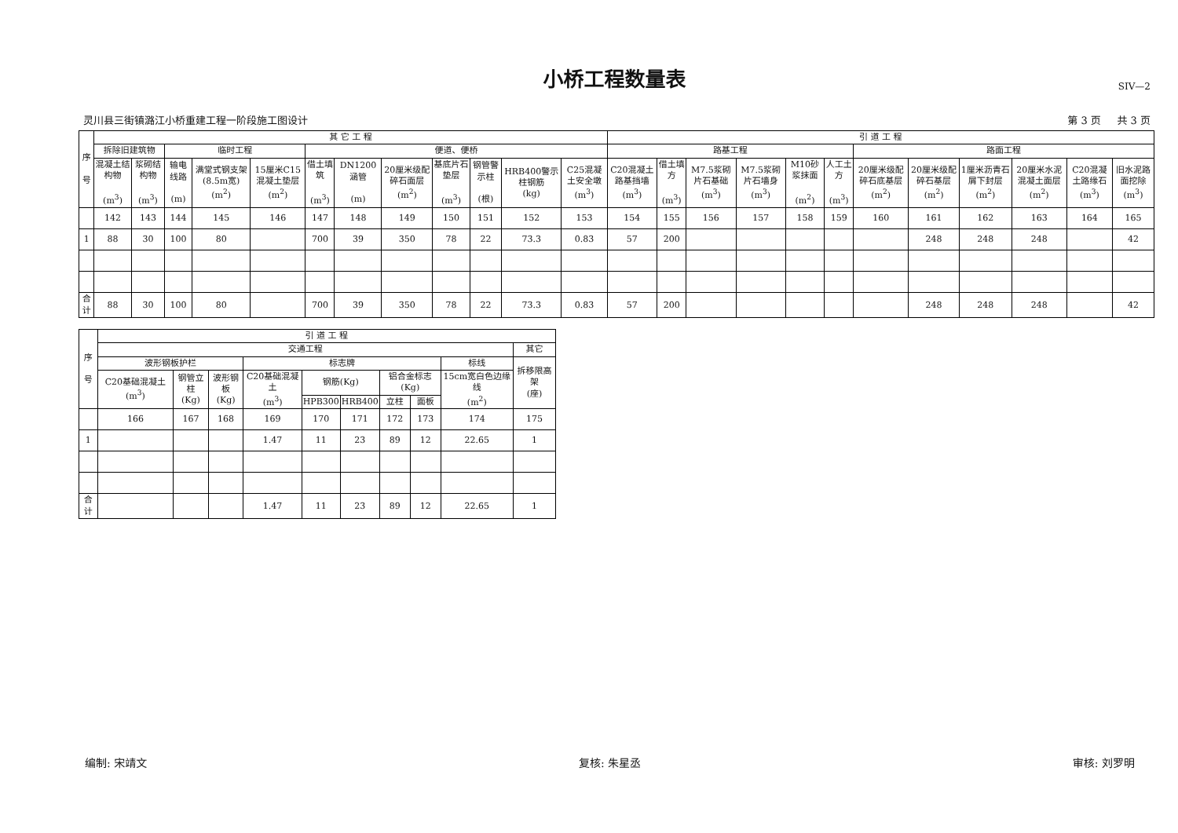小桥工程数量表
SIV—2
灵川县三街镇潞江小桥重建工程一阶段施工图设计 第 3 页 共 3 页
| 序 号 | 其 它 工 程 | | | | | | | | | | | | 引 道 工 程 | | | | | | | | | | | |
| --- | --- | --- | --- | --- | --- | --- | --- | --- | --- | --- | --- | --- | --- | --- | --- | --- | --- | --- | --- | --- | --- | --- | --- | --- |
| | 拆除旧建筑物 | | 临时工程 | | | 便道、便桥 | | | | | | | 路基工程 | | | | | | 路面工程 | | | | | |
| | 混凝土结构物 (m<sup>3</sup>) | 浆砌结构物 (m<sup>3</sup>) | 输电线路 (m) | 满堂式钢支架(8.5m宽) (m<sup>2</sup>) | 15厘米C15混凝土垫层 (m<sup>2</sup>) | 借土填筑 (m<sup>3</sup>) | DN1200涵管 (m) | 20厘米级配碎石面层 (m<sup>2</sup>) | 基底片石垫层 (m<sup>3</sup>) | 钢管警示柱 (根) | HRB400警示柱钢筋 (kg) | C25混凝土安全墩 (m<sup>3</sup>) | C20混凝土路基挡墙 (m<sup>3</sup>) | 借土填方 (m<sup>3</sup>) | M7.5浆砌片石基础 (m<sup>3</sup>) | M7.5浆砌片石墙身 (m<sup>3</sup>) | M10砂浆抹面 (m<sup>2</sup>) | 人工土方 (m<sup>3</sup>) | 20厘米级配碎石底基层 (m<sup>2</sup>) | 20厘米级配碎石基层 (m<sup>2</sup>) | 1厘米沥青石屑下封层 (m<sup>2</sup>) | 20厘米水泥混凝土面层 (m<sup>2</sup>) | C20混凝土路缘石 (m<sup>3</sup>) | 旧水泥路面挖除 (m<sup>3</sup>) |
| | 142 | 143 | 144 | 145 | 146 | 147 | 148 | 149 | 150 | 151 | 152 | 153 | 154 | 155 | 156 | 157 | 158 | 159 | 160 | 161 | 162 | 163 | 164 | 165 |
| 1 | 88 | 30 | 100 | 80 | | 700 | 39 | 350 | 78 | 22 | 73.3 | 0.83 | 57 | 200 | | | | | | 248 | 248 | 248 | | 42 |
| 合计 | 88 | 30 | 100 | 80 | | 700 | 39 | 350 | 78 | 22 | 73.3 | 0.83 | 57 | 200 | | | | | | 248 | 248 | 248 | | 42 |
| 序 号 | 引 道 工 程 | | | | | | | | | |
| --- | --- | --- | --- | --- | --- | --- | --- | --- | --- | --- |
| | 交通工程 | | | | | | | | | 其它 |
| | 波形钢板护栏 | | | 标志牌 | | | | | 标线 | 拆移限高架 (座) |
| | C20基础混凝土(m<sup>3</sup>) | 钢管立柱 (Kg) | 波形钢板 (Kg) | C20基础混凝土 (m<sup>3</sup>) | 钢筋(Kg) | | 铝合金标志(Kg) | | 15cm宽白色边缘线 (m<sup>2</sup>) | |
| | | | | | HPB300 | HRB400 | 立柱 | 面板 | | |
| | 166 | 167 | 168 | 169 | 170 | 171 | 172 | 173 | 174 | 175 |
| 1 | | | | 1.47 | 11 | 23 | 89 | 12 | 22.65 | 1 |
| 合计 | | | | 1.47 | 11 | 23 | 89 | 12 | 22.65 | 1 |
编制: 宋靖文 复核: 朱星丞 审核: 刘罗明